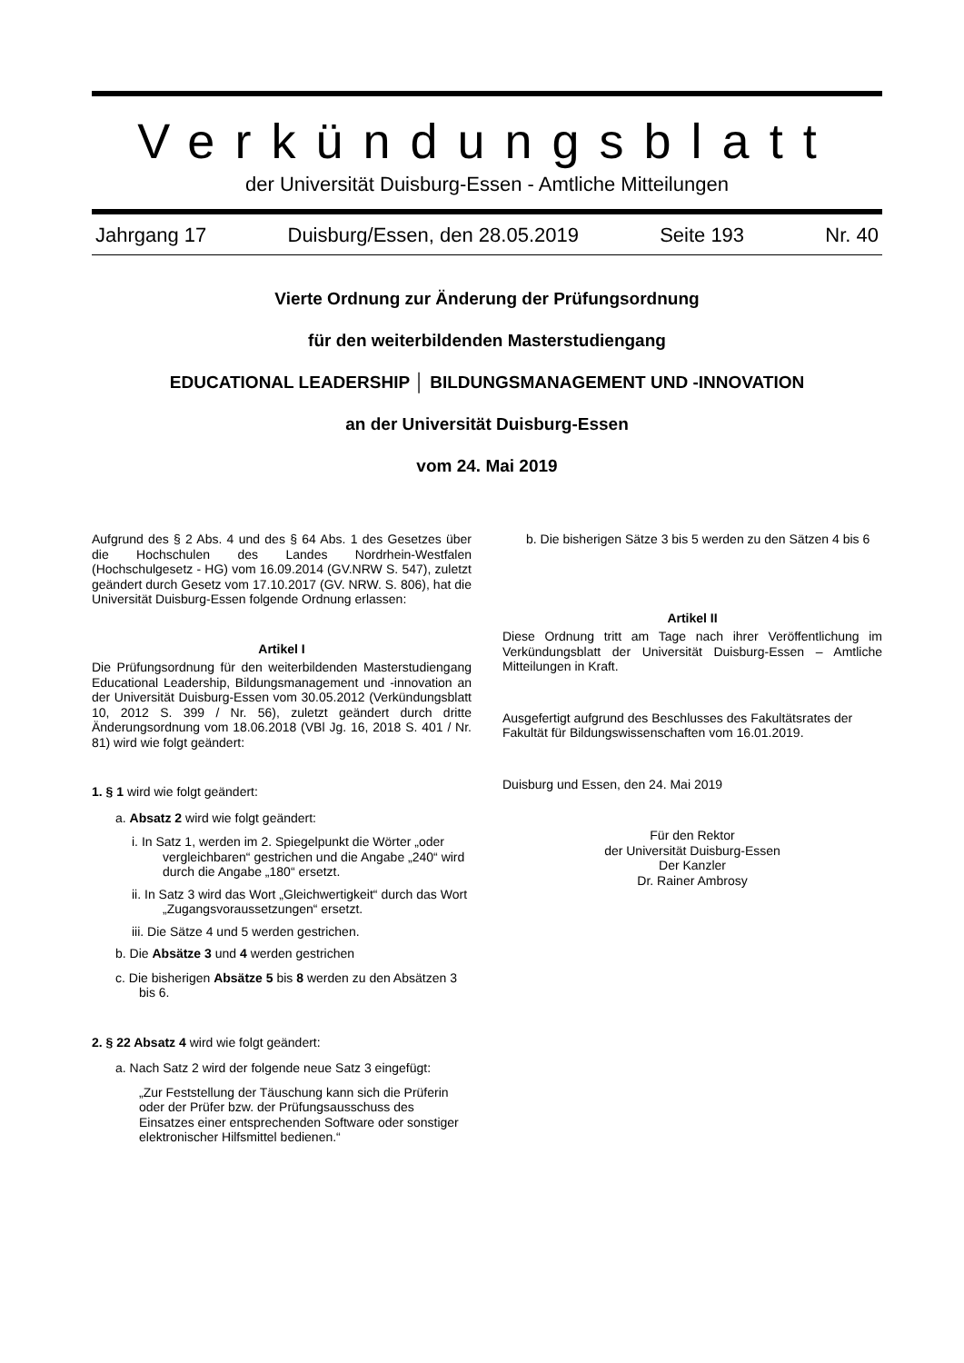Verkündungsblatt
der Universität Duisburg-Essen - Amtliche Mitteilungen
Jahrgang 17 Duisburg/Essen, den 28.05.2019 Seite 193 Nr. 40
Vierte Ordnung zur Änderung der Prüfungsordnung
für den weiterbildenden Masterstudiengang
EDUCATIONAL LEADERSHIP │ BILDUNGSMANAGEMENT UND -INNOVATION
an der Universität Duisburg-Essen
vom 24. Mai 2019
Aufgrund des § 2 Abs. 4 und des § 64 Abs. 1 des Gesetzes über die Hochschulen des Landes Nordrhein-Westfalen (Hochschulgesetz - HG) vom 16.09.2014 (GV.NRW S. 547), zuletzt geändert durch Gesetz vom 17.10.2017 (GV. NRW. S. 806), hat die Universität Duisburg-Essen folgende Ordnung erlassen:
Artikel I
Die Prüfungsordnung für den weiterbildenden Masterstudiengang Educational Leadership, Bildungsmanagement und -innovation an der Universität Duisburg-Essen vom 30.05.2012 (Verkündungsblatt 10, 2012 S. 399 / Nr. 56), zuletzt geändert durch dritte Änderungsordnung vom 18.06.2018 (VBl Jg. 16, 2018 S. 401 / Nr. 81) wird wie folgt geändert:
1. § 1 wird wie folgt geändert:
a. Absatz 2 wird wie folgt geändert:
i. In Satz 1, werden im 2. Spiegelpunkt die Wörter „oder vergleichbaren“ gestrichen und die Angabe „240“ wird durch die Angabe „180“ ersetzt.
ii. In Satz 3 wird das Wort „Gleichwertigkeit“ durch das Wort „Zugangsvoraussetzungen“ ersetzt.
iii. Die Sätze 4 und 5 werden gestrichen.
b. Die Absätze 3 und 4 werden gestrichen
c. Die bisherigen Absätze 5 bis 8 werden zu den Absätzen 3 bis 6.
2. § 22 Absatz 4 wird wie folgt geändert:
a. Nach Satz 2 wird der folgende neue Satz 3 eingefügt:
„Zur Feststellung der Täuschung kann sich die Prüferin oder der Prüfer bzw. der Prüfungsausschuss des Einsatzes einer entsprechenden Software oder sonstiger elektronischer Hilfsmittel bedienen.“
b. Die bisherigen Sätze 3 bis 5 werden zu den Sätzen 4 bis 6
Artikel II
Diese Ordnung tritt am Tage nach ihrer Veröffentlichung im Verkündungsblatt der Universität Duisburg-Essen – Amtliche Mitteilungen in Kraft.
Ausgefertigt aufgrund des Beschlusses des Fakultätsrates der Fakultät für Bildungswissenschaften vom 16.01.2019.
Duisburg und Essen, den 24. Mai 2019
Für den Rektor
der Universität Duisburg-Essen
Der Kanzler
Dr. Rainer Ambrosy